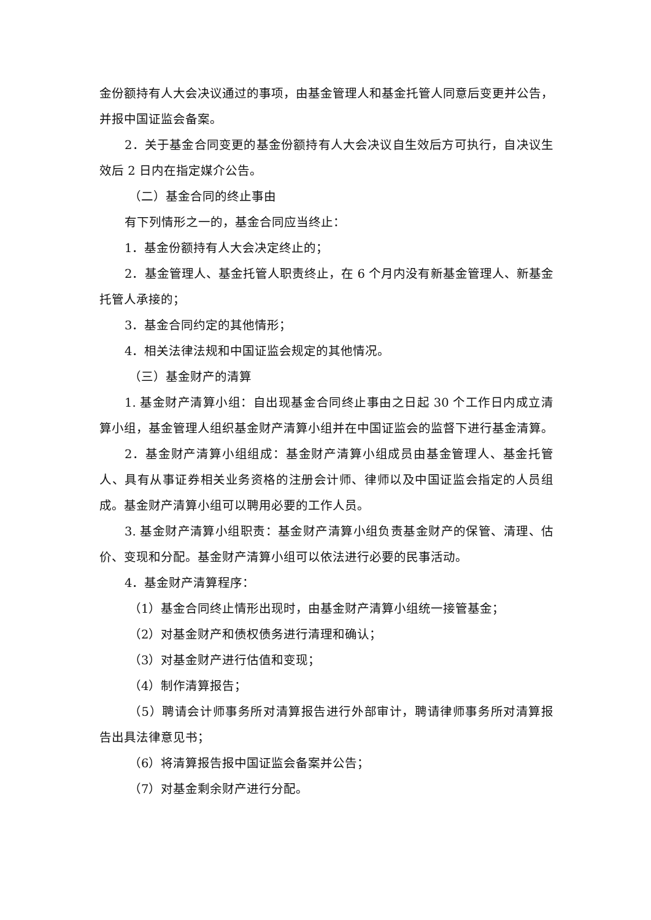金份额持有人大会决议通过的事项，由基金管理人和基金托管人同意后变更并公告，并报中国证监会备案。
2．关于基金合同变更的基金份额持有人大会决议自生效后方可执行，自决议生效后 2 日内在指定媒介公告。
（二）基金合同的终止事由
有下列情形之一的，基金合同应当终止：
1．基金份额持有人大会决定终止的；
2．基金管理人、基金托管人职责终止，在 6 个月内没有新基金管理人、新基金托管人承接的；
3．基金合同约定的其他情形；
4．相关法律法规和中国证监会规定的其他情况。
（三）基金财产的清算
1. 基金财产清算小组：自出现基金合同终止事由之日起 30 个工作日内成立清算小组，基金管理人组织基金财产清算小组并在中国证监会的监督下进行基金清算。
2．基金财产清算小组组成：基金财产清算小组成员由基金管理人、基金托管人、具有从事证券相关业务资格的注册会计师、律师以及中国证监会指定的人员组成。基金财产清算小组可以聘用必要的工作人员。
3. 基金财产清算小组职责：基金财产清算小组负责基金财产的保管、清理、估价、变现和分配。基金财产清算小组可以依法进行必要的民事活动。
4．基金财产清算程序：
（1）基金合同终止情形出现时，由基金财产清算小组统一接管基金；
（2）对基金财产和债权债务进行清理和确认；
（3）对基金财产进行估值和变现；
（4）制作清算报告；
（5）聘请会计师事务所对清算报告进行外部审计，聘请律师事务所对清算报告出具法律意见书；
（6）将清算报告报中国证监会备案并公告；
（7）对基金剩余财产进行分配。